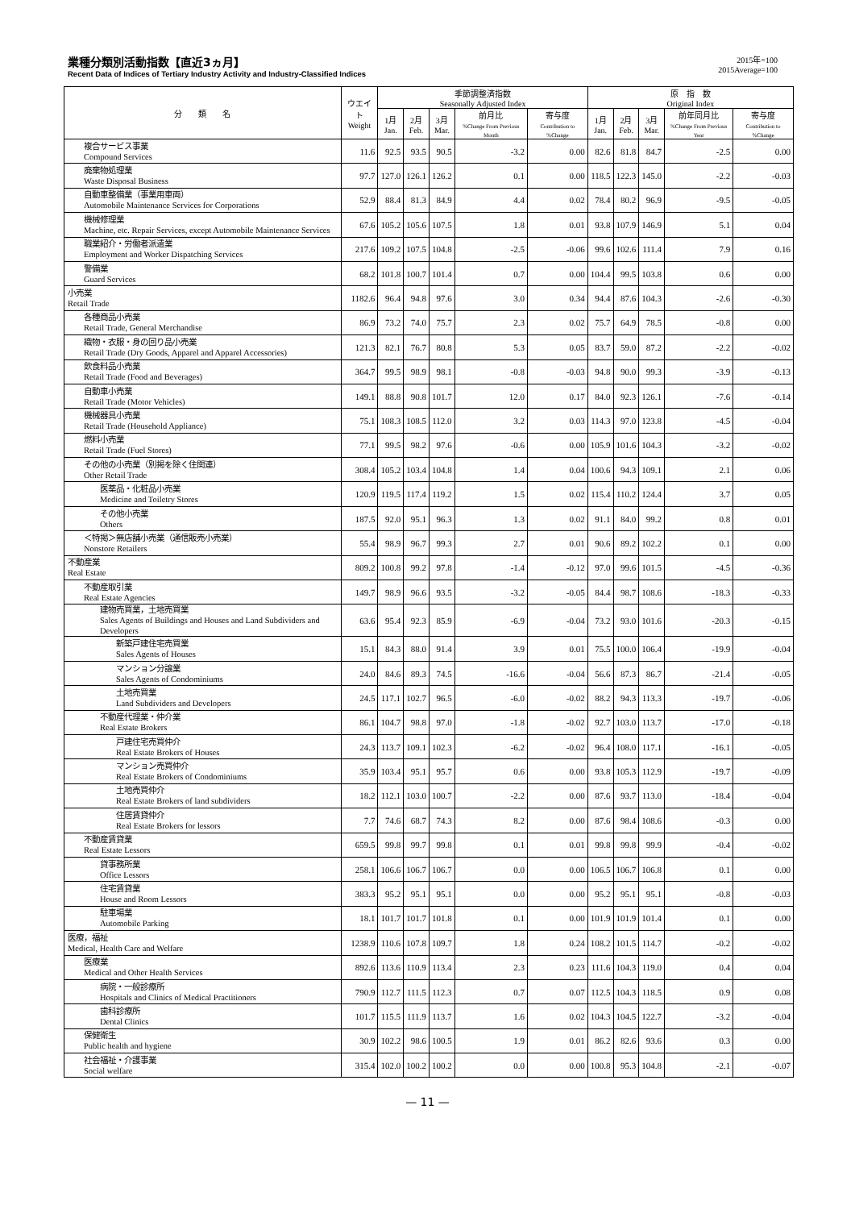業種分類別活動指数【直近3ヵ月】
Recent Data of Indices of Tertiary Industry Activity and Industry-Classified Indices
2015年=100
2015Average=100
| 分 類 名 | ウエイト Weight | 季節調整済指数 Seasonally Adjusted Index | | | | | 原 指 数 Original Index | | | | |
| --- | --- | --- | --- | --- | --- | --- | --- | --- | --- | --- | --- |
| | | 1月 Jan. | 2月 Feb. | 3月 Mar. | 前月比 %Change From Previous Month | 寄与度 Contribution to %Change | 1月 Jan. | 2月 Feb. | 3月 Mar. | 前年同月比 %Change From Previous Year | 寄与度 Contribution to %Change |
| 複合サービス事業 Compound Services | 11.6 | 92.5 | 93.5 | 90.5 | -3.2 | 0.00 | 82.6 | 81.8 | 84.7 | -2.5 | 0.00 |
| 廃棄物処理業 Waste Disposal Business | 97.7 | 127.0 | 126.1 | 126.2 | 0.1 | 0.00 | 118.5 | 122.3 | 145.0 | -2.2 | -0.03 |
| 自動車整備業（事業用車両） Automobile Maintenance Services for Corporations | 52.9 | 88.4 | 81.3 | 84.9 | 4.4 | 0.02 | 78.4 | 80.2 | 96.9 | -9.5 | -0.05 |
| 機械修理業 Machine, etc. Repair Services, except Automobile Maintenance Services | 67.6 | 105.2 | 105.6 | 107.5 | 1.8 | 0.01 | 93.8 | 107.9 | 146.9 | 5.1 | 0.04 |
| 職業紹介・労働者派遣業 Employment and Worker Dispatching Services | 217.6 | 109.2 | 107.5 | 104.8 | -2.5 | -0.06 | 99.6 | 102.6 | 111.4 | 7.9 | 0.16 |
| 警備業 Guard Services | 68.2 | 101.8 | 100.7 | 101.4 | 0.7 | 0.00 | 104.4 | 99.5 | 103.8 | 0.6 | 0.00 |
| 小売業 Retail Trade | 1182.6 | 96.4 | 94.8 | 97.6 | 3.0 | 0.34 | 94.4 | 87.6 | 104.3 | -2.6 | -0.30 |
| 各種商品小売業 Retail Trade, General Merchandise | 86.9 | 73.2 | 74.0 | 75.7 | 2.3 | 0.02 | 75.7 | 64.9 | 78.5 | -0.8 | 0.00 |
| 織物・衣服・身の回り品小売業 Retail Trade (Dry Goods, Apparel and Apparel Accessories) | 121.3 | 82.1 | 76.7 | 80.8 | 5.3 | 0.05 | 83.7 | 59.0 | 87.2 | -2.2 | -0.02 |
| 飲食料品小売業 Retail Trade (Food and Beverages) | 364.7 | 99.5 | 98.9 | 98.1 | -0.8 | -0.03 | 94.8 | 90.0 | 99.3 | -3.9 | -0.13 |
| 自動車小売業 Retail Trade (Motor Vehicles) | 149.1 | 88.8 | 90.8 | 101.7 | 12.0 | 0.17 | 84.0 | 92.3 | 126.1 | -7.6 | -0.14 |
| 機械器具小売業 Retail Trade (Household Appliance) | 75.1 | 108.3 | 108.5 | 112.0 | 3.2 | 0.03 | 114.3 | 97.0 | 123.8 | -4.5 | -0.04 |
| 燃料小売業 Retail Trade (Fuel Stores) | 77.1 | 99.5 | 98.2 | 97.6 | -0.6 | 0.00 | 105.9 | 101.6 | 104.3 | -3.2 | -0.02 |
| その他の小売業（別掲を除く住関連） Other Retail Trade | 308.4 | 105.2 | 103.4 | 104.8 | 1.4 | 0.04 | 100.6 | 94.3 | 109.1 | 2.1 | 0.06 |
| 医薬品・化粧品小売業 Medicine and Toiletry Stores | 120.9 | 119.5 | 117.4 | 119.2 | 1.5 | 0.02 | 115.4 | 110.2 | 124.4 | 3.7 | 0.05 |
| その他小売業 Others | 187.5 | 92.0 | 95.1 | 96.3 | 1.3 | 0.02 | 91.1 | 84.0 | 99.2 | 0.8 | 0.01 |
| ＜特掲＞無店舗小売業（通信販売小売業） Nonstore Retailers | 55.4 | 98.9 | 96.7 | 99.3 | 2.7 | 0.01 | 90.6 | 89.2 | 102.2 | 0.1 | 0.00 |
| 不動産業 Real Estate | 809.2 | 100.8 | 99.2 | 97.8 | -1.4 | -0.12 | 97.0 | 99.6 | 101.5 | -4.5 | -0.36 |
| 不動産取引業 Real Estate Agencies | 149.7 | 98.9 | 96.6 | 93.5 | -3.2 | -0.05 | 84.4 | 98.7 | 108.6 | -18.3 | -0.33 |
| 建物売買業，土地売買業 Sales Agents of Buildings and Houses and Land Subdividers and Developers | 63.6 | 95.4 | 92.3 | 85.9 | -6.9 | -0.04 | 73.2 | 93.0 | 101.6 | -20.3 | -0.15 |
| 新築戸建住宅売買業 Sales Agents of Houses | 15.1 | 84.3 | 88.0 | 91.4 | 3.9 | 0.01 | 75.5 | 100.0 | 106.4 | -19.9 | -0.04 |
| マンション分譲業 Sales Agents of Condominiums | 24.0 | 84.6 | 89.3 | 74.5 | -16.6 | -0.04 | 56.6 | 87.3 | 86.7 | -21.4 | -0.05 |
| 土地売買業 Land Subdividers and Developers | 24.5 | 117.1 | 102.7 | 96.5 | -6.0 | -0.02 | 88.2 | 94.3 | 113.3 | -19.7 | -0.06 |
| 不動産代理業・仲介業 Real Estate Brokers | 86.1 | 104.7 | 98.8 | 97.0 | -1.8 | -0.02 | 92.7 | 103.0 | 113.7 | -17.0 | -0.18 |
| 戸建住宅売買仲介 Real Estate Brokers of Houses | 24.3 | 113.7 | 109.1 | 102.3 | -6.2 | -0.02 | 96.4 | 108.0 | 117.1 | -16.1 | -0.05 |
| マンション売買仲介 Real Estate Brokers of Condominiums | 35.9 | 103.4 | 95.1 | 95.7 | 0.6 | 0.00 | 93.8 | 105.3 | 112.9 | -19.7 | -0.09 |
| 土地売買仲介 Real Estate Brokers of land subdividers | 18.2 | 112.1 | 103.0 | 100.7 | -2.2 | 0.00 | 87.6 | 93.7 | 113.0 | -18.4 | -0.04 |
| 住居賃貸仲介 Real Estate Brokers for lessors | 7.7 | 74.6 | 68.7 | 74.3 | 8.2 | 0.00 | 87.6 | 98.4 | 108.6 | -0.3 | 0.00 |
| 不動産賃貸業 Real Estate Lessors | 659.5 | 99.8 | 99.7 | 99.8 | 0.1 | 0.01 | 99.8 | 99.8 | 99.9 | -0.4 | -0.02 |
| 貸事務所業 Office Lessors | 258.1 | 106.6 | 106.7 | 106.7 | 0.0 | 0.00 | 106.5 | 106.7 | 106.8 | 0.1 | 0.00 |
| 住宅賃貸業 House and Room Lessors | 383.3 | 95.2 | 95.1 | 95.1 | 0.0 | 0.00 | 95.2 | 95.1 | 95.1 | -0.8 | -0.03 |
| 駐車場業 Automobile Parking | 18.1 | 101.7 | 101.7 | 101.8 | 0.1 | 0.00 | 101.9 | 101.9 | 101.4 | 0.1 | 0.00 |
| 医療，福祉 Medical, Health Care and Welfare | 1238.9 | 110.6 | 107.8 | 109.7 | 1.8 | 0.24 | 108.2 | 101.5 | 114.7 | -0.2 | -0.02 |
| 医療業 Medical and Other Health Services | 892.6 | 113.6 | 110.9 | 113.4 | 2.3 | 0.23 | 111.6 | 104.3 | 119.0 | 0.4 | 0.04 |
| 病院・一般診療所 Hospitals and Clinics of Medical Practitioners | 790.9 | 112.7 | 111.5 | 112.3 | 0.7 | 0.07 | 112.5 | 104.3 | 118.5 | 0.9 | 0.08 |
| 歯科診療所 Dental Clinics | 101.7 | 115.5 | 111.9 | 113.7 | 1.6 | 0.02 | 104.3 | 104.5 | 122.7 | -3.2 | -0.04 |
| 保健衛生 Public health and hygiene | 30.9 | 102.2 | 98.6 | 100.5 | 1.9 | 0.01 | 86.2 | 82.6 | 93.6 | 0.3 | 0.00 |
| 社会福祉・介護事業 Social welfare | 315.4 | 102.0 | 100.2 | 100.2 | 0.0 | 0.00 | 100.8 | 95.3 | 104.8 | -2.1 | -0.07 |
— 11 —